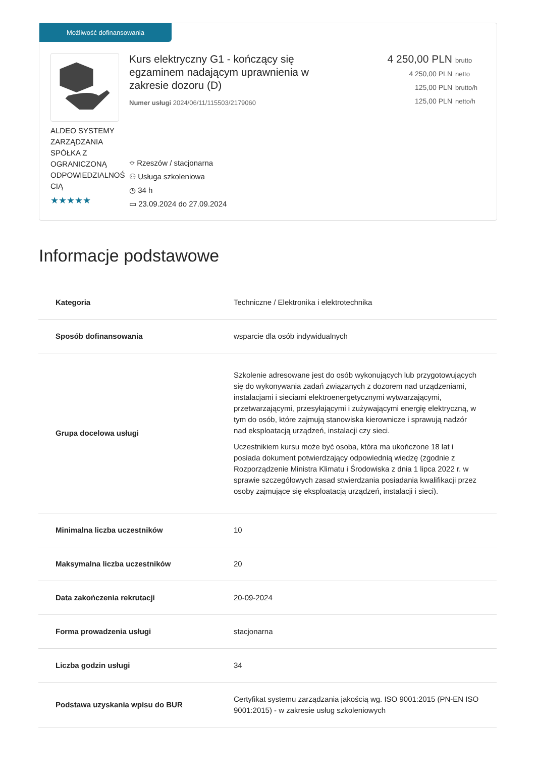Możliwość dofinansowania
ALDEO SYSTEMY ZARZĄDZANIA SPÓŁKA Z OGRANICZONĄ ODPOWIEDZIALNOŚ CIĄ
★★★★★
Kurs elektryczny G1 - kończący się egzaminem nadającym uprawnienia w zakresie dozoru (D)
Numer usługi 2024/06/11/115503/2179060
4 250,00 PLN brutto
4 250,00 PLN netto
125,00 PLN brutto/h
125,00 PLN netto/h
⌖ Rzeszów / stacjonarna
⚇ Usługa szkoleniowa
◷ 34 h
▭ 23.09.2024 do 27.09.2024
Informacje podstawowe
| Kategoria | Techniczne / Elektronika i elektrotechnika |
| Sposób dofinansowania | wsparcie dla osób indywidualnych |
| Grupa docelowa usługi | Szkolenie adresowane jest do osób wykonujących lub przygotowujących się do wykonywania zadań związanych z dozorem nad urządzeniami, instalacjami i sieciami elektroenergetycznymi wytwarzającymi, przetwarzającymi, przesyłającymi i zużywającymi energię elektryczną, w tym do osób, które zajmują stanowiska kierownicze i sprawują nadzór nad eksploatacją urządzeń, instalacji czy sieci. Uczestnikiem kursu może być osoba, która ma ukończone 18 lat i posiada dokument potwierdzający odpowiednią wiedzę (zgodnie z Rozporządzenie Ministra Klimatu i Środowiska z dnia 1 lipca 2022 r. w sprawie szczegółowych zasad stwierdzania posiadania kwalifikacji przez osoby zajmujące się eksploatacją urządzeń, instalacji i sieci). |
| Minimalna liczba uczestników | 10 |
| Maksymalna liczba uczestników | 20 |
| Data zakończenia rekrutacji | 20-09-2024 |
| Forma prowadzenia usługi | stacjonarna |
| Liczba godzin usługi | 34 |
| Podstawa uzyskania wpisu do BUR | Certyfikat systemu zarządzania jakością wg. ISO 9001:2015 (PN-EN ISO 9001:2015) - w zakresie usług szkoleniowych |